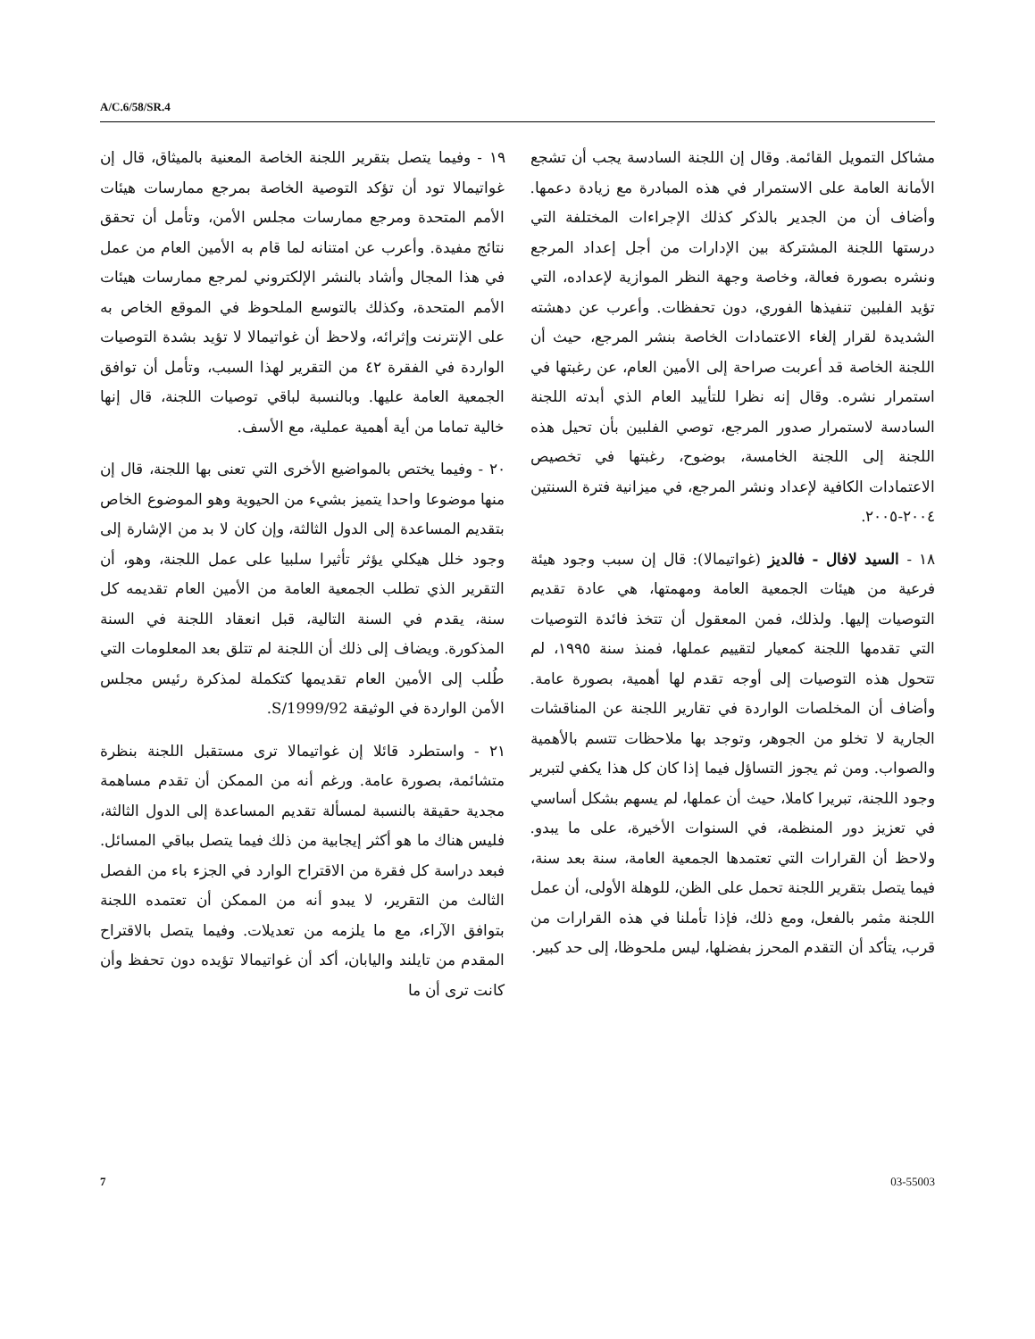A/C.6/58/SR.4
مشاكل التمويل القائمة. وقال إن اللجنة السادسة يجب أن تشجع الأمانة العامة على الاستمرار في هذه المبادرة مع زيادة دعمها. وأضاف أن من الجدير بالذكر كذلك الإجراءات المختلفة التي درستها اللجنة المشتركة بين الإدارات من أجل إعداد المرجع ونشره بصورة فعالة، وخاصة وجهة النظر الموازية لإعداده، التي تؤيد الفلبين تنفيذها الفوري، دون تحفظات. وأعرب عن دهشته الشديدة لقرار إلغاء الاعتمادات الخاصة بنشر المرجع، حيث أن اللجنة الخاصة قد أعربت صراحة إلى الأمين العام، عن رغبتها في استمرار نشره. وقال إنه نظرا للتأييد العام الذي أبدته اللجنة السادسة لاستمرار صدور المرجع، توصي الفلبين بأن تحيل هذه اللجنة إلى اللجنة الخامسة، بوضوح، رغبتها في تخصيص الاعتمادات الكافية لإعداد ونشر المرجع، في ميزانية فترة السنتين ٢٠٠٤-٢٠٠٥.
١٨ - السيد لافال - فالديز (غواتيمالا): قال إن سبب وجود هيئة فرعية من هيئات الجمعية العامة ومهمتها، هي عادة تقديم التوصيات إليها. ولذلك، فمن المعقول أن تتخذ فائدة التوصيات التي تقدمها اللجنة كمعيار لتقييم عملها، فمنذ سنة ١٩٩٥، لم تتحول هذه التوصيات إلى أوجه تقدم لها أهمية، بصورة عامة. وأضاف أن المخلصات الواردة في تقارير اللجنة عن المناقشات الجارية لا تخلو من الجوهر، وتوجد بها ملاحظات تتسم بالأهمية والصواب. ومن ثم يجوز التساؤل فيما إذا كان كل هذا يكفي لتبرير وجود اللجنة، تبريرا كاملا، حيث أن عملها، لم يسهم بشكل أساسي في تعزيز دور المنظمة، في السنوات الأخيرة، على ما يبدو. ولاحظ أن القرارات التي تعتمدها الجمعية العامة، سنة بعد سنة، فيما يتصل بتقرير اللجنة تحمل على الظن، للوهلة الأولى، أن عمل اللجنة مثمر بالفعل، ومع ذلك، فإذا تأملنا في هذه القرارات من قرب، يتأكد أن التقدم المحرز بفضلها، ليس ملحوظا، إلى حد كبير.
١٩ - وفيما يتصل بتقرير اللجنة الخاصة المعنية بالميثاق، قال إن غواتيمالا تود أن تؤكد التوصية الخاصة بمرجع ممارسات هيئات الأمم المتحدة ومرجع ممارسات مجلس الأمن، وتأمل أن تحقق نتائج مفيدة. وأعرب عن امتنانه لما قام به الأمين العام من عمل في هذا المجال وأشاد بالنشر الإلكتروني لمرجع ممارسات هيئات الأمم المتحدة، وكذلك بالتوسع الملحوظ في الموقع الخاص به على الإنترنت وإثرائه، ولاحظ أن غواتيمالا لا تؤيد بشدة التوصيات الواردة في الفقرة ٤٢ من التقرير لهذا السبب، وتأمل أن توافق الجمعية العامة عليها. وبالنسبة لباقي توصيات اللجنة، قال إنها خالية تماما من أية أهمية عملية، مع الأسف.
٢٠ - وفيما يختص بالمواضيع الأخرى التي تعنى بها اللجنة، قال إن منها موضوعا واحدا يتميز بشيء من الحيوية وهو الموضوع الخاص بتقديم المساعدة إلى الدول الثالثة، وإن كان لا بد من الإشارة إلى وجود خلل هيكلي يؤثر تأثيرا سلبيا على عمل اللجنة، وهو، أن التقرير الذي تطلب الجمعية العامة من الأمين العام تقديمه كل سنة، يقدم في السنة التالية، قبل انعقاد اللجنة في السنة المذكورة. ويضاف إلى ذلك أن اللجنة لم تتلق بعد المعلومات التي طُلب إلى الأمين العام تقديمها كتكملة لمذكرة رئيس مجلس الأمن الواردة في الوثيقة S/1999/92.
٢١ - واستطرد قائلا إن غواتيمالا ترى مستقبل اللجنة بنظرة متشائمة، بصورة عامة. ورغم أنه من الممكن أن تقدم مساهمة مجدية حقيقة بالنسبة لمسألة تقديم المساعدة إلى الدول الثالثة، فليس هناك ما هو أكثر إيجابية من ذلك فيما يتصل بباقي المسائل. فبعد دراسة كل فقرة من الاقتراح الوارد في الجزء باء من الفصل الثالث من التقرير، لا يبدو أنه من الممكن أن تعتمده اللجنة بتوافق الآراء، مع ما يلزمه من تعديلات. وفيما يتصل بالاقتراح المقدم من تايلند واليابان، أكد أن غواتيمالا تؤيده دون تحفظ وأن كانت ترى أن ما
7 03-55003